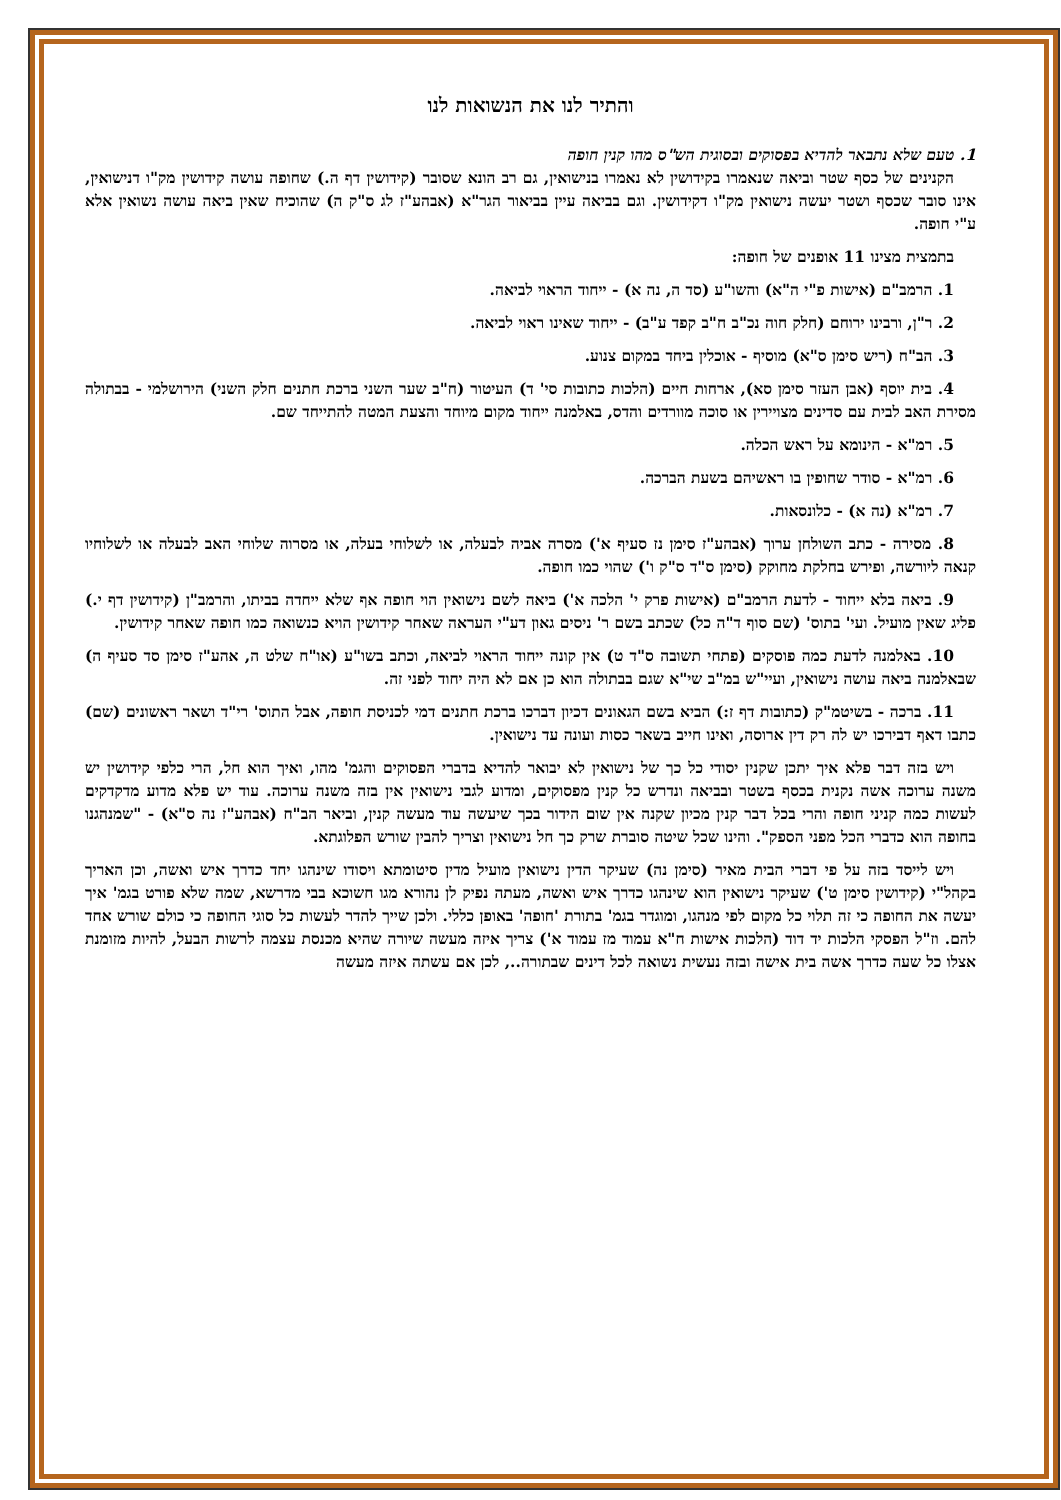והתיר לנו את הנשואות לנו
1. טעם שלא נתבאר להדיא בפסוקים ובסוגית הש"ס מהו קנין חופה
הקנינים של כסף שטר וביאה שנאמרו בקידושין לא נאמרו בנישואין, גם רב הונא שסובר (קידושין דף ה.) שחופה עושה קידושין מק"ו דנישואין, אינו סובר שכסף ושטר יעשה נישואין מק"ו דקידושין. וגם בביאה עיין בביאור הגר"א (אבהע"ז לג ס"ק ה) שהוכיח שאין ביאה עושה נשואין אלא ע"י חופה.
בתמצית מצינו 11 אופנים של חופה:
1. הרמב"ם (אישות פ"י ה"א) והשו"ע (סד ה, נה א) - ייחוד הראוי לביאה.
2. ר"ן, ורבינו ירוחם (חלק חוה נכ"ב ח"ב קפד ע"ב) - ייחוד שאינו ראוי לביאה.
3. הב"ח (ריש סימן ס"א) מוסיף - אוכלין ביחד במקום צנוע.
4. בית יוסף (אבן העזר סימן סא), ארחות חיים (הלכות כתובות סי' ד) העיטור (ח"ב שער השני ברכת חתנים חלק השני) הירושלמי - בבתולה מסירת האב לבית עם סדינים מצויירין או סוכה מוורדים והדס, באלמנה ייחוד מקום מיוחד והצעת המטה להתייחד שם.
5. רמ"א - הינומא על ראש הכלה.
6. רמ"א - סודר שחופין בו ראשיהם בשעת הברכה.
7. רמ"א (נה א) - כלונסאות.
8. מסירה - כתב השולחן ערוך (אבהע"ז סימן נז סעיף א') מסרה אביה לבעלה, או לשלוחי בעלה, או מסרוה שלוחי האב לבעלה או לשלוחיו קנאה ליורשה, ופירש בחלקת מחוקק (סימן ס"ד ס"ק ו') שהוי כמו חופה.
9. ביאה בלא ייחוד - לדעת הרמב"ם (אישות פרק י' הלכה א') ביאה לשם נישואין הוי חופה אף שלא ייחדה בביתו, והרמב"ן (קידושין דף י.) פליג שאין מועיל. ועי' בתוס' (שם סוף ד"ה כל) שכתב בשם ר' ניסים גאון דע"י העראה שאחר קידושין הויא כנשואה כמו חופה שאחר קידושין.
10. באלמנה לדעת כמה פוסקים (פתחי תשובה ס"ד ט) אין קונה ייחוד הראוי לביאה, וכתב בשו"ע (או"ח שלט ה, אהע"ז סימן סד סעיף ה) שבאלמנה ביאה עושה נישואין, ועיי"ש במ"ב שי"א שגם בבתולה הוא כן אם לא היה יחוד לפני זה.
11. ברכה - בשיטמ"ק (כתובות דף ז:) הביא בשם הגאונים דכיון דברכו ברכת חתנים דמי לכניסת חופה, אבל התוס' רי"ד ושאר ראשונים (שם) כתבו דאף דבירכו יש לה רק דין ארוסה, ואינו חייב בשאר כסות ועונה עד נישואין.
ויש בזה דבר פלא איך יתכן שקנין יסודי כל כך של נישואין לא יבואר להדיא בדברי הפסוקים והגמ' מהו, ואיך הוא חל, הרי כלפי קידושין יש משנה ערוכה אשה נקנית בכסף בשטר ובביאה ונדרש כל קנין מפסוקים, ומדוע לגבי נישואין אין בזה משנה ערוכה. עוד יש פלא מדוע מדקדקים לעשות כמה קניני חופה והרי בכל דבר קנין מכיון שקנה אין שום הידור בכך שיעשה עוד מעשה קנין, וביאר הב"ח (אבהע"ז נה ס"א) - "שמנהגנו בחופה הוא כדברי הכל מפני הספק". והינו שכל שיטה סוברת שרק כך חל נישואין וצריך להבין שורש הפלוגתא.
ויש לייסד בזה על פי דברי הבית מאיר (סימן נה) שעיקר הדין נישואין מועיל מדין סיטומתא ויסודו שינהגו יחד כדרך איש ואשה, וכן האריך בקהל"י (קידושין סימן ט') שעיקר נישואין הוא שינהגו כדרך איש ואשה, מעתה נפיק לן נהורא מגו חשוכא בבי מדרשא, שמה שלא פורט בגמ' איך יעשה את החופה כי זה תלוי כל מקום לפי מנהגו, ומוגדר בגמ' בתורת 'חופה' באופן כללי. ולכן שייך להדר לעשות כל סוגי החופה כי כולם שורש אחד להם. וז"ל הפסקי הלכות יד דוד (הלכות אישות ח"א עמוד מז עמוד א') צריך איזה מעשה שיורה שהיא מכנסת עצמה לרשות הבעל, להיות מזומנת אצלו כל שעה כדרך אשה בית אישה ובזה נעשית נשואה לכל דינים שבתורה.., לכן אם עשתה איזה מעשה